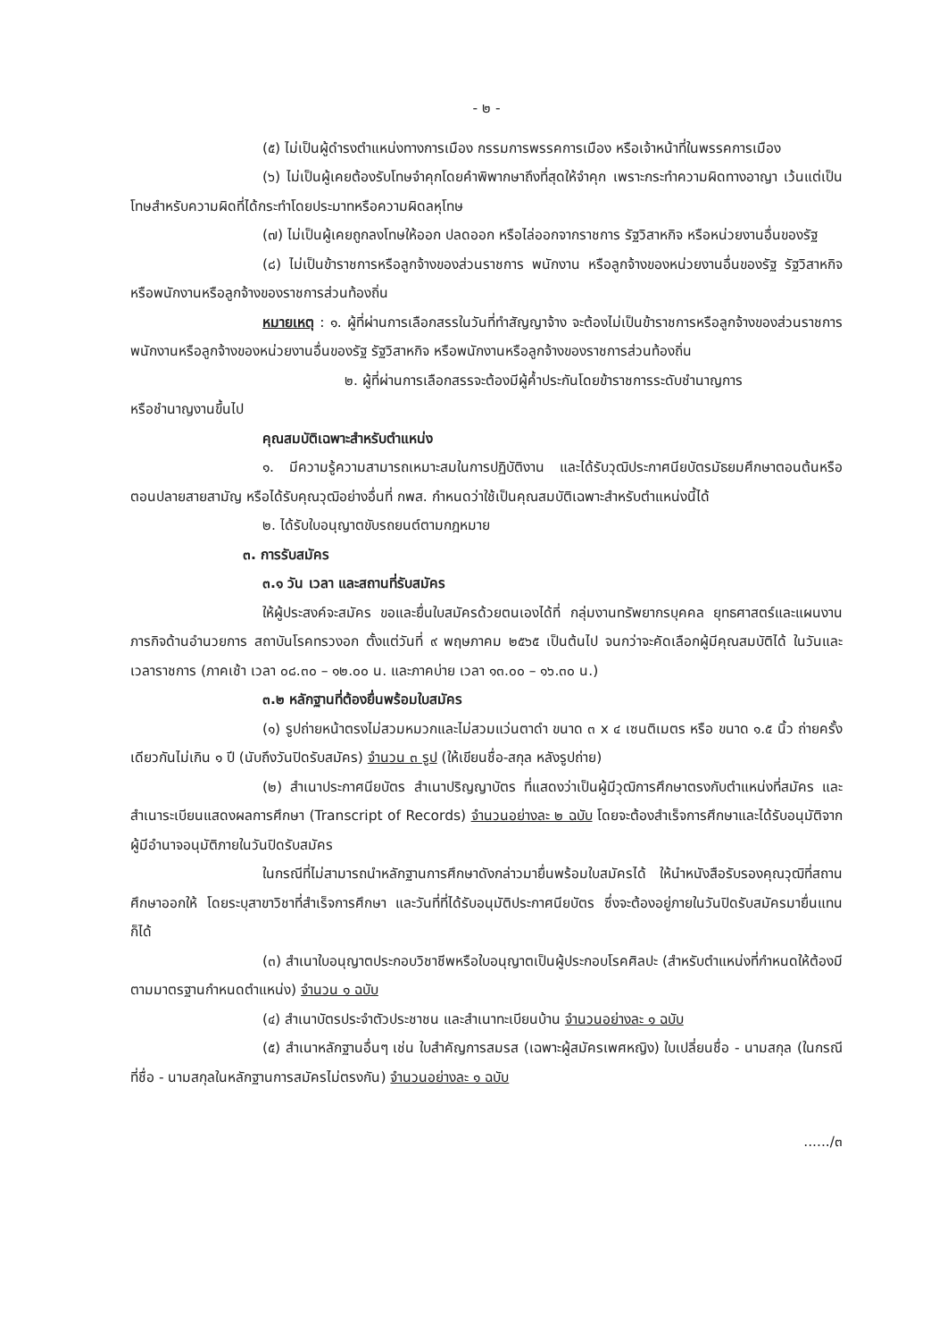- ๒ -
(๕) ไม่เป็นผู้ดำรงตำแหน่งทางการเมือง กรรมการพรรคการเมือง หรือเจ้าหน้าที่ในพรรคการเมือง
(๖) ไม่เป็นผู้เคยต้องรับโทษจำคุกโดยคำพิพากษาถึงที่สุดให้จำคุก เพราะกระทำความผิดทางอาญา เว้นแต่เป็นโทษสำหรับความผิดที่ได้กระทำโดยประมาทหรือความผิดลหุโทษ
(๗) ไม่เป็นผู้เคยถูกลงโทษให้ออก ปลดออก หรือไล่ออกจากราชการ รัฐวิสาหกิจ หรือหน่วยงานอื่นของรัฐ
(๘) ไม่เป็นข้าราชการหรือลูกจ้างของส่วนราชการ พนักงาน หรือลูกจ้างของหน่วยงานอื่นของรัฐ รัฐวิสาหกิจ หรือพนักงานหรือลูกจ้างของราชการส่วนท้องถิ่น
หมายเหตุ : ๑. ผู้ที่ผ่านการเลือกสรรในวันที่ทำสัญญาจ้าง จะต้องไม่เป็นข้าราชการหรือลูกจ้างของส่วนราชการ พนักงานหรือลูกจ้างของหน่วยงานอื่นของรัฐ รัฐวิสาหกิจ หรือพนักงานหรือลูกจ้างของราชการส่วนท้องถิ่น
๒. ผู้ที่ผ่านการเลือกสรรจะต้องมีผู้ค้ำประกันโดยข้าราชการระดับชำนาญการ
หรือชำนาญงานขึ้นไป
คุณสมบัติเฉพาะสำหรับตำแหน่ง
๑. มีความรู้ความสามารถเหมาะสมในการปฏิบัติงาน และได้รับวุฒิประกาศนียบัตรมัธยมศึกษาตอนต้นหรือตอนปลายสายสามัญ หรือได้รับคุณวุฒิอย่างอื่นที่ กพส. กำหนดว่าใช้เป็นคุณสมบัติเฉพาะสำหรับตำแหน่งนี้ได้
๒. ได้รับใบอนุญาตขับรถยนต์ตามกฎหมาย
๓. การรับสมัคร
๓.๑ วัน เวลา และสถานที่รับสมัคร
ให้ผู้ประสงค์จะสมัคร ขอและยื่นใบสมัครด้วยตนเองได้ที่ กลุ่มงานทรัพยากรบุคคล ยุทธศาสตร์และแผนงาน ภารกิจด้านอำนวยการ สถาบันโรคทรวงอก ตั้งแต่วันที่ ๙ พฤษภาคม ๒๕๖๕ เป็นต้นไป จนกว่าจะคัดเลือกผู้มีคุณสมบัติได้ ในวันและเวลาราชการ (ภาคเช้า เวลา ๐๘.๓๐ – ๑๒.๐๐ น. และภาคบ่าย เวลา ๑๓.๐๐ – ๑๖.๓๐ น.)
๓.๒ หลักฐานที่ต้องยื่นพร้อมใบสมัคร
(๑) รูปถ่ายหน้าตรงไม่สวมหมวกและไม่สวมแว่นตาดำ ขนาด ๓ x ๔ เซนติเมตร หรือ ขนาด ๑.๕ นิ้ว ถ่ายครั้งเดียวกันไม่เกิน ๑ ปี (นับถึงวันปิดรับสมัคร) จำนวน ๓ รูป (ให้เขียนชื่อ-สกุล หลังรูปถ่าย)
(๒) สำเนาประกาศนียบัตร สำเนาปริญญาบัตร ที่แสดงว่าเป็นผู้มีวุฒิการศึกษาตรงกับตำแหน่งที่สมัคร และสำเนาระเบียนแสดงผลการศึกษา (Transcript of Records) จำนวนอย่างละ ๒ ฉบับ โดยจะต้องสำเร็จการศึกษาและได้รับอนุมัติจากผู้มีอำนาจอนุมัติภายในวันปิดรับสมัคร
ในกรณีที่ไม่สามารถนำหลักฐานการศึกษาดังกล่าวมายื่นพร้อมใบสมัครได้ ให้นำหนังสือรับรองคุณวุฒิที่สถานศึกษาออกให้ โดยระบุสาขาวิชาที่สำเร็จการศึกษา และวันที่ที่ได้รับอนุมัติประกาศนียบัตร ซึ่งจะต้องอยู่ภายในวันปิดรับสมัครมายื่นแทนก็ได้
(๓) สำเนาใบอนุญาตประกอบวิชาชีพหรือใบอนุญาตเป็นผู้ประกอบโรคศิลปะ (สำหรับตำแหน่งที่กำหนดให้ต้องมีตามมาตรฐานกำหนดตำแหน่ง) จำนวน ๑ ฉบับ
(๔) สำเนาบัตรประจำตัวประชาชน และสำเนาทะเบียนบ้าน จำนวนอย่างละ ๑ ฉบับ
(๕) สำเนาหลักฐานอื่นๆ เช่น ใบสำคัญการสมรส (เฉพาะผู้สมัครเพศหญิง) ใบเปลี่ยนชื่อ - นามสกุล (ในกรณีที่ชื่อ - นามสกุลในหลักฐานการสมัครไม่ตรงกัน) จำนวนอย่างละ ๑ ฉบับ
....../๓